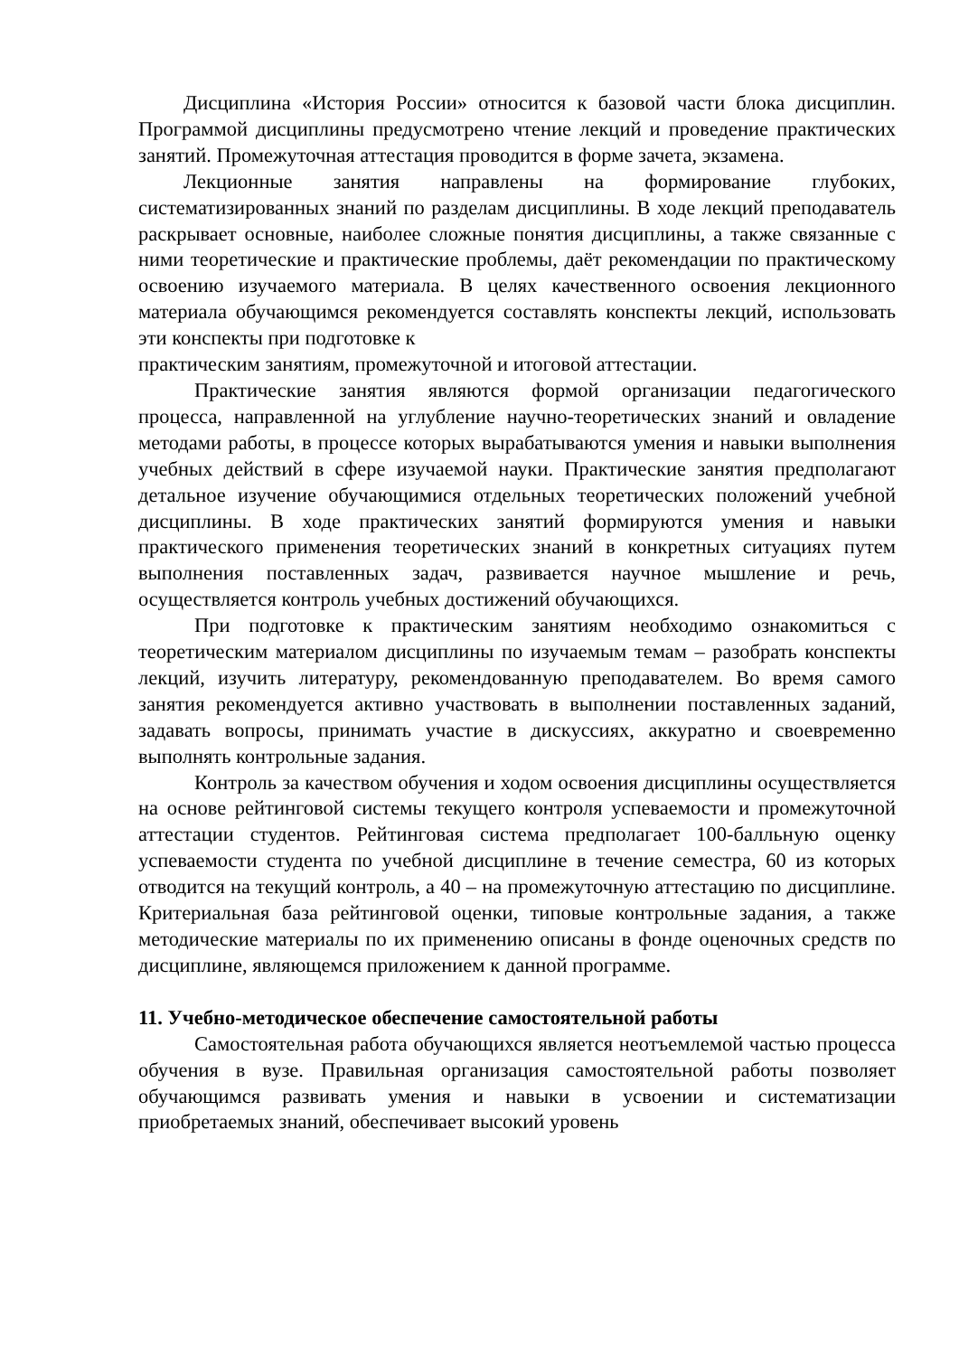Дисциплина «История России» относится к базовой части блока дисциплин. Программой дисциплины предусмотрено чтение лекций и проведение практических занятий. Промежуточная аттестация проводится в форме зачета, экзамена.
Лекционные занятия направлены на формирование глубоких, систематизированных знаний по разделам дисциплины. В ходе лекций преподаватель раскрывает основные, наиболее сложные понятия дисциплины, а также связанные с ними теоретические и практические проблемы, даёт рекомендации по практическому освоению изучаемого материала. В целях качественного освоения лекционного материала обучающимся рекомендуется составлять конспекты лекций, использовать эти конспекты при подготовке к
практическим занятиям, промежуточной и итоговой аттестации.
Практические занятия являются формой организации педагогического процесса, направленной на углубление научно-теоретических знаний и овладение методами работы, в процессе которых вырабатываются умения и навыки выполнения учебных действий в сфере изучаемой науки. Практические занятия предполагают детальное изучение обучающимися отдельных теоретических положений учебной дисциплины. В ходе практических занятий формируются умения и навыки практического применения теоретических знаний в конкретных ситуациях путем выполнения поставленных задач, развивается научное мышление и речь, осуществляется контроль учебных достижений обучающихся.
При подготовке к практическим занятиям необходимо ознакомиться с теоретическим материалом дисциплины по изучаемым темам – разобрать конспекты лекций, изучить литературу, рекомендованную преподавателем. Во время самого занятия рекомендуется активно участвовать в выполнении поставленных заданий, задавать вопросы, принимать участие в дискуссиях, аккуратно и своевременно выполнять контрольные задания.
Контроль за качеством обучения и ходом освоения дисциплины осуществляется на основе рейтинговой системы текущего контроля успеваемости и промежуточной аттестации студентов. Рейтинговая система предполагает 100-балльную оценку успеваемости студента по учебной дисциплине в течение семестра, 60 из которых отводится на текущий контроль, а 40 – на промежуточную аттестацию по дисциплине. Критериальная база рейтинговой оценки, типовые контрольные задания, а также методические материалы по их применению описаны в фонде оценочных средств по дисциплине, являющемся приложением к данной программе.
11. Учебно-методическое обеспечение самостоятельной работы
Самостоятельная работа обучающихся является неотъемлемой частью процесса обучения в вузе. Правильная организация самостоятельной работы позволяет обучающимся развивать умения и навыки в усвоении и систематизации приобретаемых знаний, обеспечивает высокий уровень